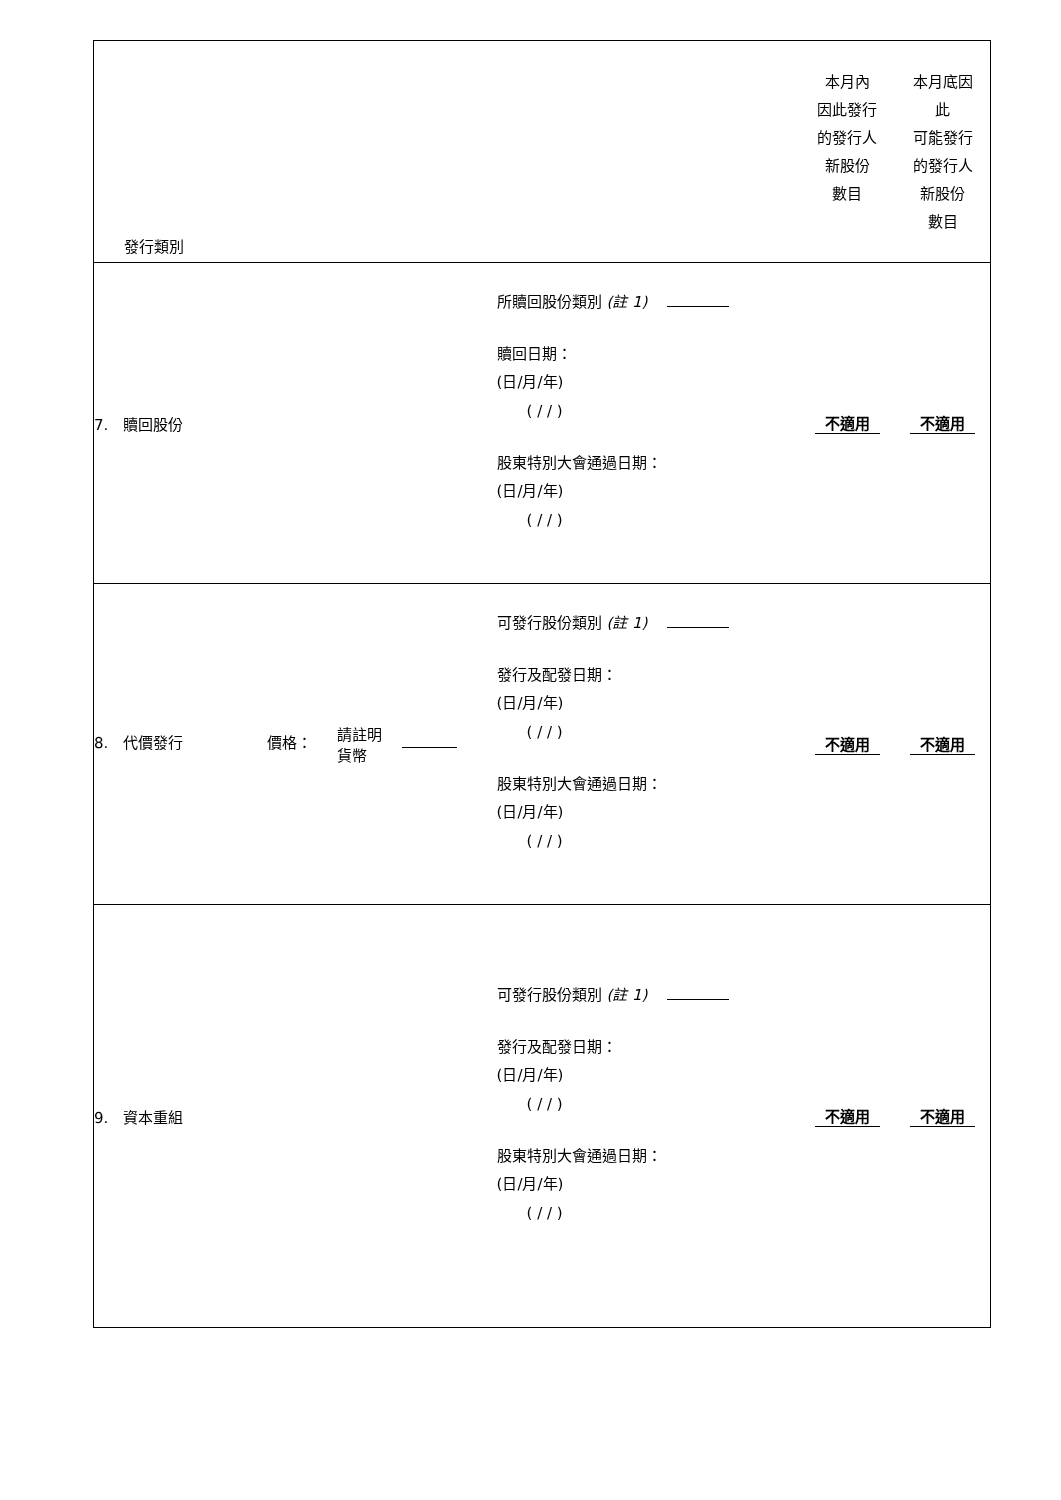| 發行類別 | | 本月內 因此發行 的發行人 新股份 數目 | 本月底因 此 可能發行 的發行人 新股份 數目 |
| 7. 贖回股份 | 所贖回股份類別 (註 1) 贖回日期： (日/月/年) ( / / ) 股東特別大會通過日期： (日/月/年) ( / / ) | 不適用 | 不適用 |
| 8. 代價發行 價格： 請註明 貨幣 | 可發行股份類別 (註 1) 發行及配發日期： (日/月/年) ( / / ) 股東特別大會通過日期： (日/月/年) ( / / ) | 不適用 | 不適用 |
| 9. 資本重組 | 可發行股份類別 (註 1) 發行及配發日期： (日/月/年) ( / / ) 股東特別大會通過日期： (日/月/年) ( / / ) | 不適用 | 不適用 |